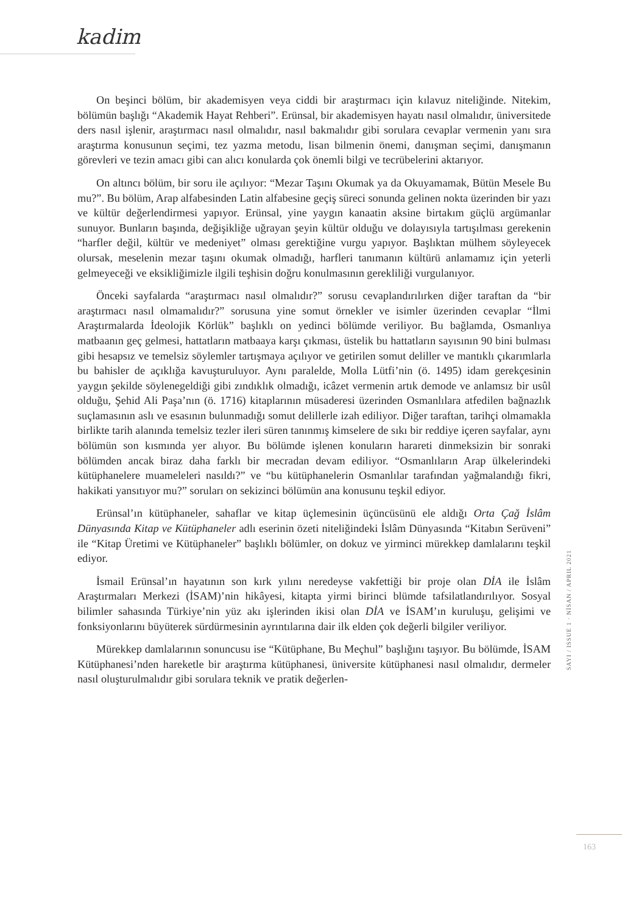kadim
On beşinci bölüm, bir akademisyen veya ciddi bir araştırmacı için kılavuz niteliğinde. Nitekim, bölümün başlığı “Akademik Hayat Rehberi”. Erünsal, bir akademisyen hayatı nasıl olmalıdır, üniversitede ders nasıl işlenir, araştırmacı nasıl olmalıdır, nasıl bakmalıdır gibi sorulara cevaplar vermenin yanı sıra araştırma konusunun seçimi, tez yazma metodu, lisan bilmenin önemi, danışman seçimi, danışmanın görevleri ve tezin amacı gibi can alıcı konularda çok önemli bilgi ve tecrübelerini aktarıyor.
On altıncı bölüm, bir soru ile açılıyor: “Mezar Taşını Okumak ya da Okuyamamak, Bütün Mesele Bu mu?”. Bu bölüm, Arap alfabesinden Latin alfabesine geçiş süreci sonunda gelinen nokta üzerinden bir yazı ve kültür değerlendirmesi yapıyor. Erünsal, yine yaygın kanaatin aksine birtakım güçlü argümanlar sunuyor. Bunların başında, değişikliğe uğrayan şeyin kültür olduğu ve dolayısıyla tartışılması gerekenin “harfler değil, kültür ve medeniyet” olması gerektiğine vurgu yapıyor. Başlıktan mülhem söyleyecek olursak, meselenin mezar taşını okumak olmadığı, harfleri tanımanın kültürü anlamamız için yeterli gelmeyeceği ve eksikliğimizle ilgili teşhisin doğru konulmasının gerekliliği vurgulanıyor.
Önceki sayfalarda “araştırmacı nasıl olmalıdır?” sorusu cevaplandırılırken diğer taraftan da “bir araştırmacı nasıl olmamalıdır?” sorusuna yine somut örnekler ve isimler üzerinden cevaplar “İlmi Araştırmalarda İdeolojik Körlük” başlıklı on yedinci bölümde veriliyor. Bu bağlamda, Osmanlıya matbaanın geç gelmesi, hattatların matbaaya karşı çıkması, üstelik bu hattatların sayısının 90 bini bulması gibi hesapsız ve temelsiz söylemler tartışmaya açılıyor ve getirilen somut deliller ve mantıklı çıkarımlarla bu bahisler de açıklığa kavuşturuluyor. Aynı paralelde, Molla Lütfi’nin (ö. 1495) idam gerekçesinin yaygın şekilde söylenegeldiği gibi zındıklık olmadığı, icâzet vermenin artık demode ve anlamsız bir usûl olduğu, Şehid Ali Paşa’nın (ö. 1716) kitaplarının müsaderesi üzerinden Osmanlılara atfedilen bağnazlık suçlamasının aslı ve esasının bulunmadığı somut delillerle izah ediliyor. Diğer taraftan, tarihçi olmamakla birlikte tarih alanında temelsiz tezler ileri süren tanınmış kimselere de sıkı bir reddiye içeren sayfalar, aynı bölümün son kısmında yer alıyor. Bu bölümde işlenen konuların harareti dinmeksizin bir sonraki bölümden ancak biraz daha farklı bir mecradan devam ediliyor. “Osmanlıların Arap ülkelerindeki kütüphanelere muameleleri nasıldı?” ve “bu kütüphanelerin Osmanlılar tarafından yağmalandığı fikri, hakikati yansıtıyor mu?” soruları on sekizinci bölümün ana konusunu teşkil ediyor.
Erünsal’ın kütüphaneler, sahaflar ve kitap üçlemesinin üçüncüsünü ele aldığı Orta Çağ İslâm Dünyasında Kitap ve Kütüphaneler adlı eserinin özeti niteliğindeki İslâm Dünyasında “Kitabın Serüveni” ile “Kitap Üretimi ve Kütüphaneler” başlıklı bölümler, on dokuz ve yirminci mürekkep damlalarını teşkil ediyor.
İsmail Erünsal’ın hayatının son kırk yılını neredeyse vakfettiği bir proje olan DİA ile İslâm Araştırmaları Merkezi (İSAM)’nin hikâyesi, kitapta yirmi birinci blümde tafsilatlandırılıyor. Sosyal bilimler sahasında Türkiye’nin yüz akı işlerinden ikisi olan DİA ve İSAM’ın kuruluşu, gelişimi ve fonksiyonlarını büyüterek sürdürmesinin ayrıntılarına dair ilk elden çok değerli bilgiler veriliyor.
Mürekkep damlalarının sonuncusu ise “Kütüphane, Bu Meçhul” başlığını taşıyor. Bu bölümde, İSAM Kütüphanesi’nden hareketle bir araştırma kütüphanesi, üniversite kütüphanesi nasıl olmalıdır, dermeler nasıl oluşturulmalıdır gibi sorulara teknik ve pratik değerlen-
SAYI / ISSUE 1 · NİSAN / APRIL 2021
163